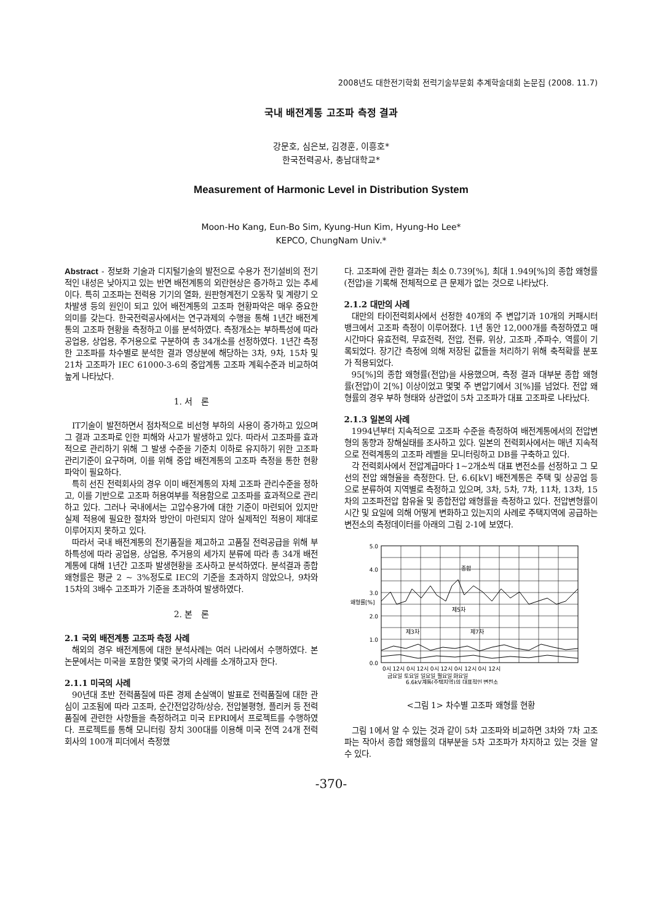2008년도 대한전기학회 전력기술부문회 추계학술대회 논문집 (2008. 11.7)
국내 배전계통 고조파 측정 결과
강문호, 심은보, 김경훈, 이흥호*
한국전력공사, 충남대학교*
Measurement of Harmonic Level in Distribution System
Moon-Ho Kang, Eun-Bo Sim, Kyung-Hun Kim, Hyung-Ho Lee*
KEPCO, ChungNam Univ.*
Abstract - 정보화 기술과 디지털기술의 발전으로 수용가 전기설비의 전기적인 내성은 낮아지고 있는 반면 배전계통의 외란현상은 증가하고 있는 추세이다. 특히 고조파는 전력용 기기의 열화, 원판형계전기 오동작 및 계량기 오차발생 등의 원인이 되고 있어 배전계통의 고조파 현황파악은 매우 중요한 의미를 갖는다. 한국전력공사에서는 연구과제의 수행을 통해 1년간 배전계통의 고조파 현황을 측정하고 이를 분석하였다. 측정개소는 부하특성에 따라 공업용, 상업용, 주거용으로 구분하여 총 34개소를 선정하였다. 1년간 측정한 고조파를 차수별로 분석한 결과 영상분에 해당하는 3차, 9차, 15차 및 21차 고조파가 IEC 61000-3-6의 중압계통 고조파 계획수준과 비교하여 높게 나타났다.
1. 서 론
IT기술이 발전하면서 점차적으로 비선형 부하의 사용이 증가하고 있으며 그 결과 고조파로 인한 피해와 사고가 발생하고 있다. 따라서 고조파를 효과적으로 관리하기 위해 그 발생 수준을 기준치 이하로 유지하기 위한 고조파 관리기준이 요구하며, 이를 위해 중압 배전계통의 고조파 측정을 통한 현황 파악이 필요하다.
특히 선진 전력회사의 경우 이미 배전계통의 자체 고조파 관리수준을 정하고, 이를 기반으로 고조파 허용여부를 적용함으로 고조파를 효과적으로 관리하고 있다. 그러나 국내에서는 고압수용가에 대한 기준이 마련되어 있지만 실제 적용에 필요한 절차와 방안이 마련되지 않아 실제적인 적용이 제대로 이루어지지 못하고 있다.
따라서 국내 배전계통의 전기품질을 제고하고 고품질 전력공급을 위해 부하특성에 따라 공업용, 상업용, 주거용의 세가지 분류에 따라 총 34개 배전계통에 대해 1년간 고조파 발생현황을 조사하고 분석하였다. 분석결과 종합 왜형률은 평균 2 ~ 3%정도로 IEC의 기준을 초과하지 않았으나, 9차와 15차의 3배수 고조파가 기준을 초과하여 발생하였다.
2. 본 론
2.1 국외 배전계통 고조파 측정 사례
해외의 경우 배전계통에 대한 분석사례는 여러 나라에서 수행하였다. 본 논문에서는 미국을 포함한 몇몇 국가의 사례를 소개하고자 한다.
2.1.1 미국의 사례
90년대 초반 전력품질에 따른 경제 손실액이 발표로 전력품질에 대한 관심이 고조됨에 따라 고조파, 순간전압강하/상승, 전압불평형, 플리커 등 전력품질에 관련한 사항들을 측정하려고 미국 EPRI에서 프로젝트를 수행하였다. 프로젝트를 통해 모니터링 장치 300대를 이용해 미국 전역 24개 전력회사의 100개 피더에서 측정했
다. 고조파에 관한 결과는 최소 0.739[%], 최대 1.949[%]의 종합 왜형률(전압)을 기록해 전체적으로 큰 문제가 없는 것으로 나타났다.
2.1.2 대만의 사례
대만의 타이전력회사에서 선정한 40개의 주 변압기과 10개의 커패시터 뱅크에서 고조파 측정이 이루어졌다. 1년 동안 12,000개를 측정하였고 매 시간마다 유효전력, 무효전력, 전압, 전류, 위상, 고조파 ,주파수, 역률이 기록되었다. 장기간 측정에 의해 저장된 값들을 처리하기 위해 축적확률 분포가 적용되었다.
95[%]의 종합 왜형률(전압)을 사용했으며, 측정 결과 대부분 종합 왜형률(전압)이 2[%] 이상이었고 몇몇 주 변압기에서 3[%]를 넘었다. 전압 왜형률의 경우 부하 형태와 상관없이 5차 고조파가 대표 고조파로 나타났다.
2.1.3 일본의 사례
1994년부터 지속적으로 고조파 수준을 측정하여 배전계통에서의 전압변형의 동향과 장해실태를 조사하고 있다. 일본의 전력회사에서는 매년 지속적으로 전력계통의 고조파 레벨을 모니터링하고 DB를 구축하고 있다.
각 전력회사에서 전압계급마다 1~2개소씩 대표 변전소를 선정하고 그 모선의 전압 왜형율을 측정한다. 단, 6.6[kV] 배전계통은 주택 및 상공업 등으로 분류하여 지역별로 측정하고 있으며, 3차, 5차, 7차, 11차, 13차, 15차의 고조파전압 함유율 및 종합전압 왜형률을 측정하고 있다. 전압변형률이 시간 및 요일에 의해 어떻게 변화하고 있는지의 사례로 주택지역에 공급하는 변전소의 측정데이터를 아래의 그림 2-1에 보였다.
5.0
4.0
3.0
2.0
1.0
0.0
왜형률[%]
종합
제5차
제3차
제7차
0시 12시 0시 12시 0시 12시 0시 12시 0시 12시
금요일 토요일 일요일 월요일 화요일
6.6kV계통(주택지역)의 대표적인 변전소
<그림 1> 차수별 고조파 왜형률 현황
그림 1에서 알 수 있는 것과 같이 5차 고조파와 비교하면 3차와 7차 고조파는 작아서 종합 왜형률의 대부분을 5차 고조파가 차지하고 있는 것을 알 수 있다.
-370-